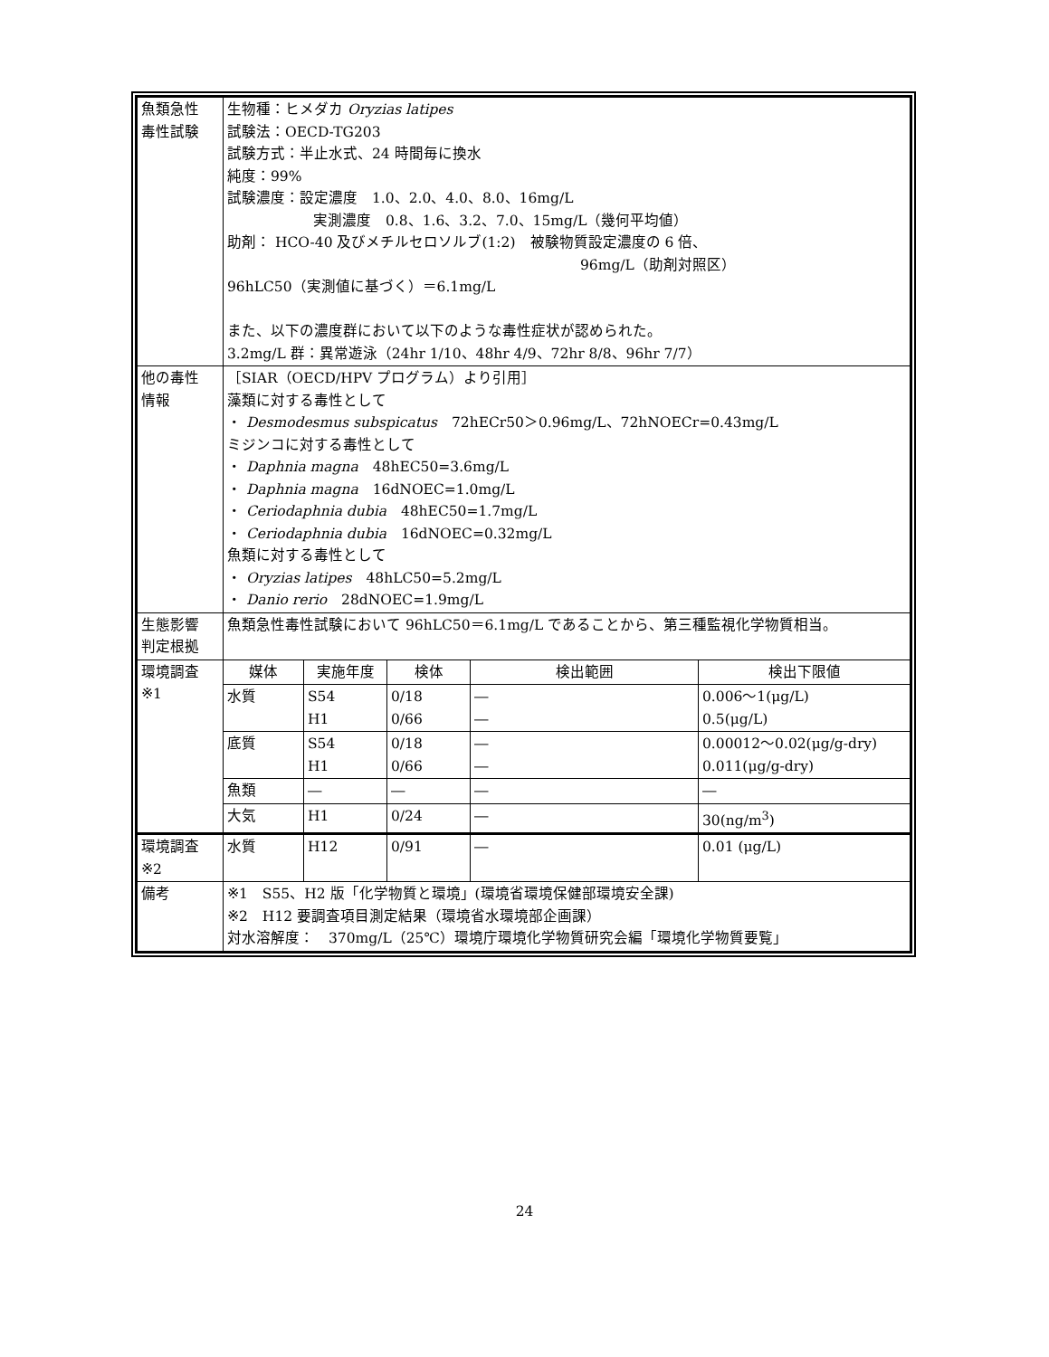| 魚類急性 毒性試験 | 生物種：ヒメダカ Oryzias latipes 試験法：OECD-TG203 試験方式：半止水式、24 時間毎に換水 純度：99% 試験濃度：設定濃度 1.0、2.0、4.0、8.0、16mg/L 実測濃度 0.8、1.6、3.2、7.0、15mg/L（幾何平均値） 助剤： HCO-40 及びメチルセロソルブ(1:2) 被験物質設定濃度の 6 倍、 96mg/L（助剤対照区） 96hLC50（実測値に基づく）＝6.1mg/L また、以下の濃度群において以下のような毒性症状が認められた。 3.2mg/L 群：異常遊泳（24hr 1/10、48hr 4/9、72hr 8/8、96hr 7/7） | | | | |
| 他の毒性 情報 | ［SIAR（OECD/HPV プログラム）より引用］ 藻類に対する毒性として ・ Desmodesmus subspicatus 72hECr50＞0.96mg/L、72hNOECr=0.43mg/L ミジンコに対する毒性として ・ Daphnia magna 48hEC50=3.6mg/L ・ Daphnia magna 16dNOEC=1.0mg/L ・ Ceriodaphnia dubia 48hEC50=1.7mg/L ・ Ceriodaphnia dubia 16dNOEC=0.32mg/L 魚類に対する毒性として ・ Oryzias latipes 48hLC50=5.2mg/L ・ Danio rerio 28dNOEC=1.9mg/L | | | | |
| 生態影響 判定根拠 | 魚類急性毒性試験において 96hLC50＝6.1mg/L であることから、第三種監視化学物質相当。 | | | | |
| 環境調査 ※1 | 媒体 | 実施年度 | 検体 | 検出範囲 | 検出下限値 |
| | 水質 | S54 H1 | 0/18 0/66 | ― ― | 0.006～1(μg/L) 0.5(μg/L) |
| | 底質 | S54 H1 | 0/18 0/66 | ― ― | 0.00012～0.02(μg/g-dry) 0.011(μg/g-dry) |
| | 魚類 | ― | ― | ― | ― |
| | 大気 | H1 | 0/24 | ― | 30(ng/m<sup>3</sup>) |
| 環境調査 ※2 | 水質 | H12 | 0/91 | ― | 0.01 (μg/L) |
| 備考 | ※1 S55、H2 版「化学物質と環境」(環境省環境保健部環境安全課) ※2 H12 要調査項目測定結果（環境省水環境部企画課） 対水溶解度： 370mg/L（25℃）環境庁環境化学物質研究会編「環境化学物質要覧」 | | | | |
24